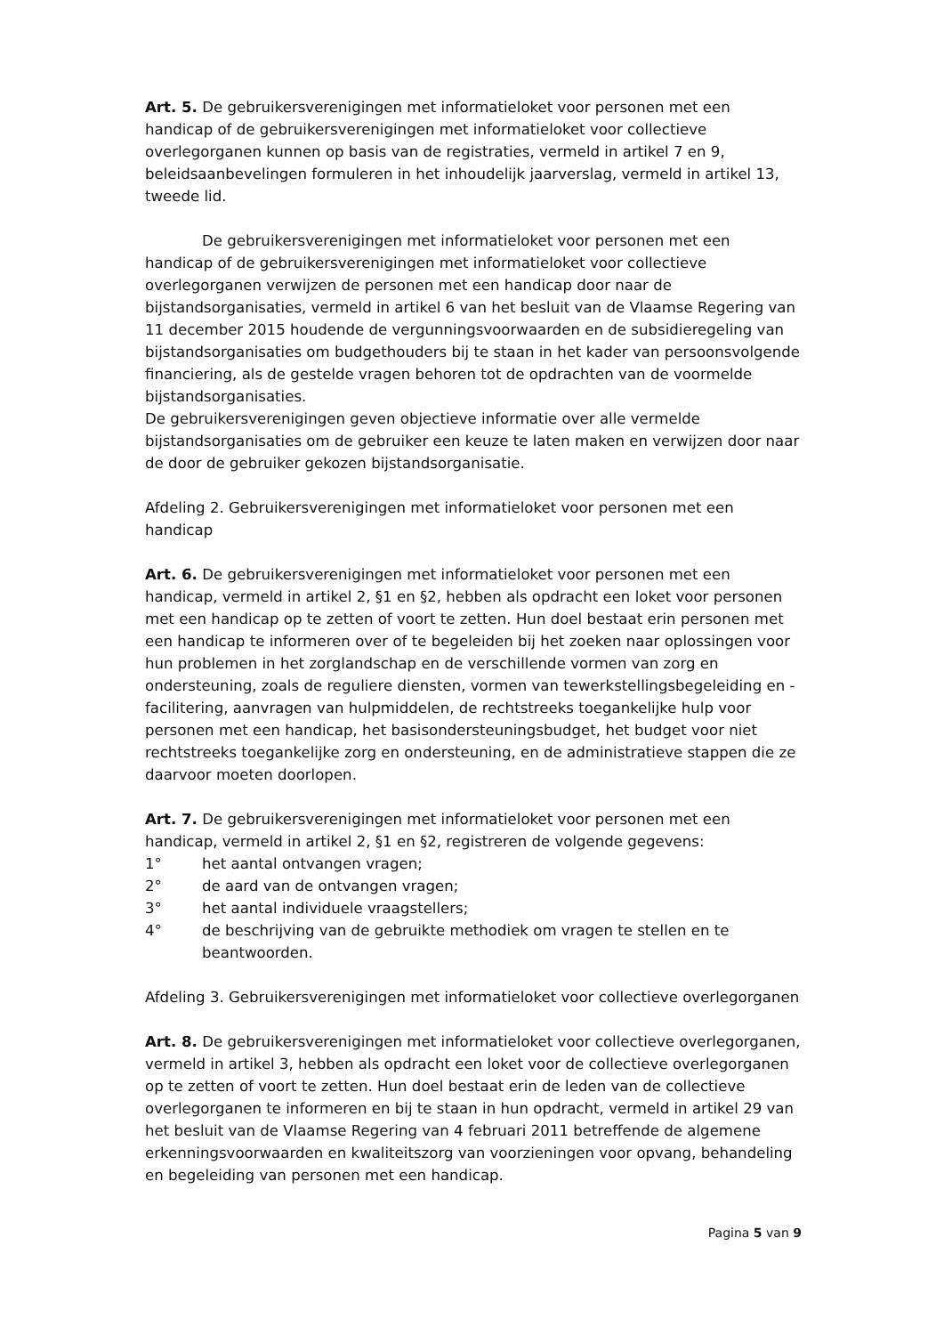Art. 5. De gebruikersverenigingen met informatieloket voor personen met een handicap of de gebruikersverenigingen met informatieloket voor collectieve overlegorganen kunnen op basis van de registraties, vermeld in artikel 7 en 9, beleidsaanbevelingen formuleren in het inhoudelijk jaarverslag, vermeld in artikel 13, tweede lid.
De gebruikersverenigingen met informatieloket voor personen met een handicap of de gebruikersverenigingen met informatieloket voor collectieve overlegorganen verwijzen de personen met een handicap door naar de bijstandsorganisaties, vermeld in artikel 6 van het besluit van de Vlaamse Regering van 11 december 2015 houdende de vergunningsvoorwaarden en de subsidieregeling van bijstandsorganisaties om budgethouders bij te staan in het kader van persoonsvolgende financiering, als de gestelde vragen behoren tot de opdrachten van de voormelde bijstandsorganisaties.
De gebruikersverenigingen geven objectieve informatie over alle vermelde bijstandsorganisaties om de gebruiker een keuze te laten maken en verwijzen door naar de door de gebruiker gekozen bijstandsorganisatie.
Afdeling 2. Gebruikersverenigingen met informatieloket voor personen met een handicap
Art. 6. De gebruikersverenigingen met informatieloket voor personen met een handicap, vermeld in artikel 2, §1 en §2, hebben als opdracht een loket voor personen met een handicap op te zetten of voort te zetten. Hun doel bestaat erin personen met een handicap te informeren over of te begeleiden bij het zoeken naar oplossingen voor hun problemen in het zorglandschap en de verschillende vormen van zorg en ondersteuning, zoals de reguliere diensten, vormen van tewerkstellingsbegeleiding en -facilitering, aanvragen van hulpmiddelen, de rechtstreeks toegankelijke hulp voor personen met een handicap, het basisondersteuningsbudget, het budget voor niet rechtstreeks toegankelijke zorg en ondersteuning, en de administratieve stappen die ze daarvoor moeten doorlopen.
Art. 7. De gebruikersverenigingen met informatieloket voor personen met een handicap, vermeld in artikel 2, §1 en §2, registreren de volgende gegevens:
1° het aantal ontvangen vragen;
2° de aard van de ontvangen vragen;
3° het aantal individuele vraagstellers;
4° de beschrijving van de gebruikte methodiek om vragen te stellen en te beantwoorden.
Afdeling 3. Gebruikersverenigingen met informatieloket voor collectieve overlegorganen
Art. 8. De gebruikersverenigingen met informatieloket voor collectieve overlegorganen, vermeld in artikel 3, hebben als opdracht een loket voor de collectieve overlegorganen op te zetten of voort te zetten. Hun doel bestaat erin de leden van de collectieve overlegorganen te informeren en bij te staan in hun opdracht, vermeld in artikel 29 van het besluit van de Vlaamse Regering van 4 februari 2011 betreffende de algemene erkenningsvoorwaarden en kwaliteitszorg van voorzieningen voor opvang, behandeling en begeleiding van personen met een handicap.
Pagina 5 van 9